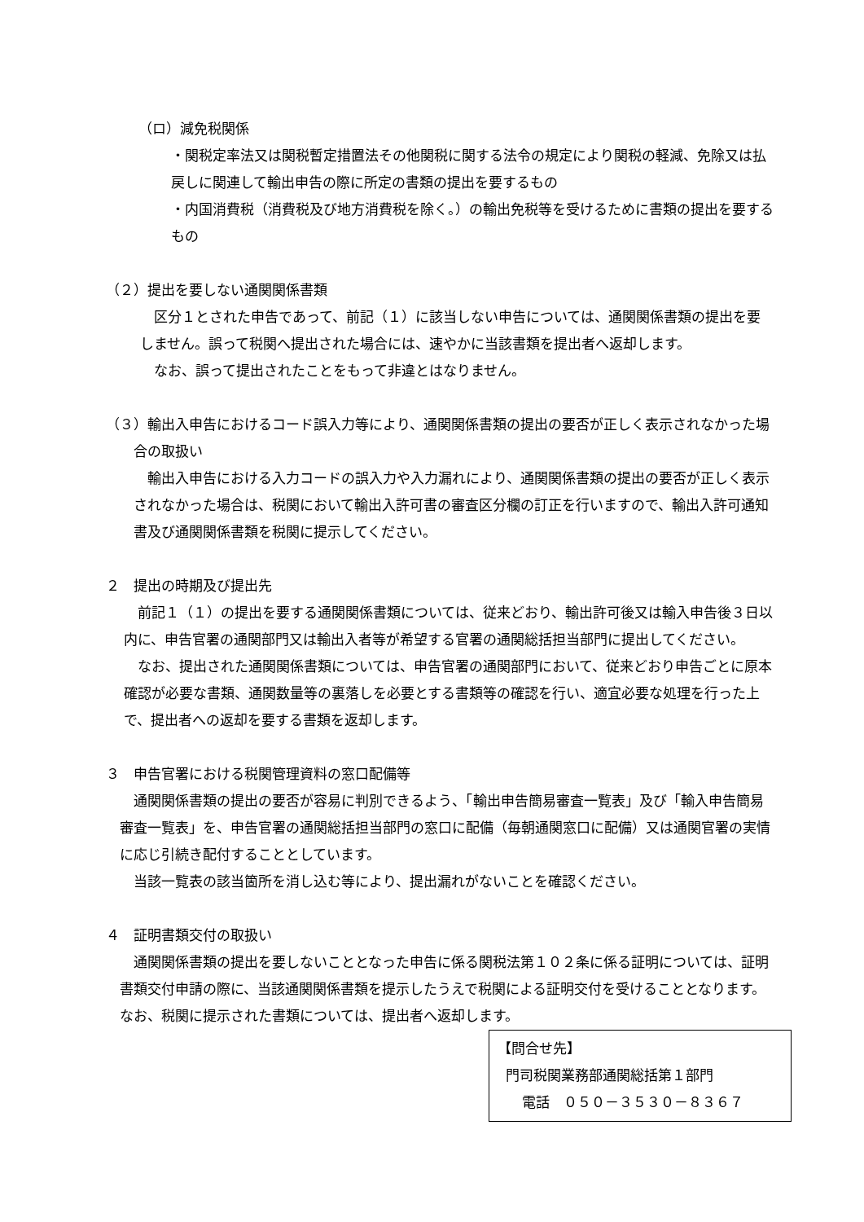（ロ）減免税関係
・関税定率法又は関税暫定措置法その他関税に関する法令の規定により関税の軽減、免除又は払戻しに関連して輸出申告の際に所定の書類の提出を要するもの
・内国消費税（消費税及び地方消費税を除く。）の輸出免税等を受けるために書類の提出を要するもの
（２）提出を要しない通関関係書類
区分１とされた申告であって、前記（１）に該当しない申告については、通関関係書類の提出を要しません。誤って税関へ提出された場合には、速やかに当該書類を提出者へ返却します。
なお、誤って提出されたことをもって非違とはなりません。
（３）輸出入申告におけるコード誤入力等により、通関関係書類の提出の要否が正しく表示されなかった場合の取扱い
輸出入申告における入力コードの誤入力や入力漏れにより、通関関係書類の提出の要否が正しく表示されなかった場合は、税関において輸出入許可書の審査区分欄の訂正を行いますので、輸出入許可通知書及び通関関係書類を税関に提示してください。
２　提出の時期及び提出先
前記１（１）の提出を要する通関関係書類については、従来どおり、輸出許可後又は輸入申告後３日以内に、申告官署の通関部門又は輸出入者等が希望する官署の通関総括担当部門に提出してください。
なお、提出された通関関係書類については、申告官署の通関部門において、従来どおり申告ごとに原本確認が必要な書類、通関数量等の裏落しを必要とする書類等の確認を行い、適宜必要な処理を行った上で、提出者への返却を要する書類を返却します。
３　申告官署における税関管理資料の窓口配備等
通関関係書類の提出の要否が容易に判別できるよう、「輸出申告簡易審査一覧表」及び「輸入申告簡易審査一覧表」を、申告官署の通関総括担当部門の窓口に配備（毎朝通関窓口に配備）又は通関官署の実情に応じ引続き配付することとしています。
当該一覧表の該当箇所を消し込む等により、提出漏れがないことを確認ください。
４　証明書類交付の取扱い
通関関係書類の提出を要しないこととなった申告に係る関税法第１０２条に係る証明については、証明書類交付申請の際に、当該通関関係書類を提示したうえで税関による証明交付を受けることとなります。なお、税関に提示された書類については、提出者へ返却します。
【問合せ先】
門司税関業務部通関総括第１部門
電話　０５０－３５３０－８３６７